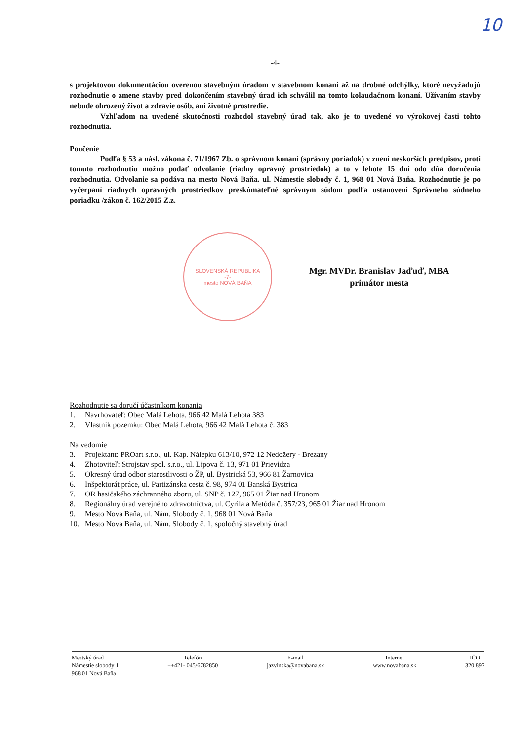10
-4-
s projektovou dokumentáciou overenou stavebným úradom v stavebnom konaní až na drobné odchýlky, ktoré nevyžadujú rozhodnutie o zmene stavby pred dokončením stavebný úrad ich schválil na tomto kolaudačnom konaní. Užívaním stavby nebude ohrozený život a zdravie osôb, ani životné prostredie.
Vzhľadom na uvedené skutočnosti rozhodol stavebný úrad tak, ako je to uvedené vo výrokovej časti tohto rozhodnutia.
Poučenie
Podľa § 53 a násl. zákona č. 71/1967 Zb. o správnom konaní (správny poriadok) v znení neskorších predpisov, proti tomuto rozhodnutiu možno podať odvolanie (riadny opravný prostriedok) a to v lehote 15 dní odo dňa doručenia rozhodnutia. Odvolanie sa podáva na mesto Nová Baňa. ul. Námestie slobody č. 1, 968 01 Nová Baňa. Rozhodnutie je po vyčerpaní riadnych opravných prostriedkov preskúmateľné správnym súdom podľa ustanovení Správneho súdneho poriadku /zákon č. 162/2015 Z.z.
SLOVENSKÁ REPUBLIKA
-7-
mesto NOVÁ BAŇA
Mgr. MVDr. Branislav Jaďuď, MBA
primátor mesta
Rozhodnutie sa doručí účastníkom konania
1. Navrhovateľ: Obec Malá Lehota, 966 42 Malá Lehota 383
2. Vlastník pozemku: Obec Malá Lehota, 966 42 Malá Lehota č. 383
Na vedomie
3. Projektant: PROart s.r.o., ul. Kap. Nálepku 613/10, 972 12 Nedožery - Brezany
4. Zhotoviteľ: Strojstav spol. s.r.o., ul. Lipova č. 13, 971 01 Prievidza
5. Okresný úrad odbor starostlivosti o ŽP, ul. Bystrická 53, 966 81 Žarnovica
6. Inšpektorát práce, ul. Partizánska cesta č. 98, 974 01 Banská Bystrica
7. OR hasičského záchranného zboru, ul. SNP č. 127, 965 01 Žiar nad Hronom
8. Regionálny úrad verejného zdravotníctva, ul. Cyrila a Metóda č. 357/23, 965 01 Žiar nad Hronom
9. Mesto Nová Baňa, ul. Nám. Slobody č. 1, 968 01 Nová Baňa
10. Mesto Nová Baňa, ul. Nám. Slobody č. 1, spoločný stavebný úrad
Mestský úrad
Námestie slobody 1
968 01 Nová Baňa
Telefón
++421- 045/6782850
E-mail
jazvinska@novabana.sk
Internet
www.novabana.sk
IČO
320 897